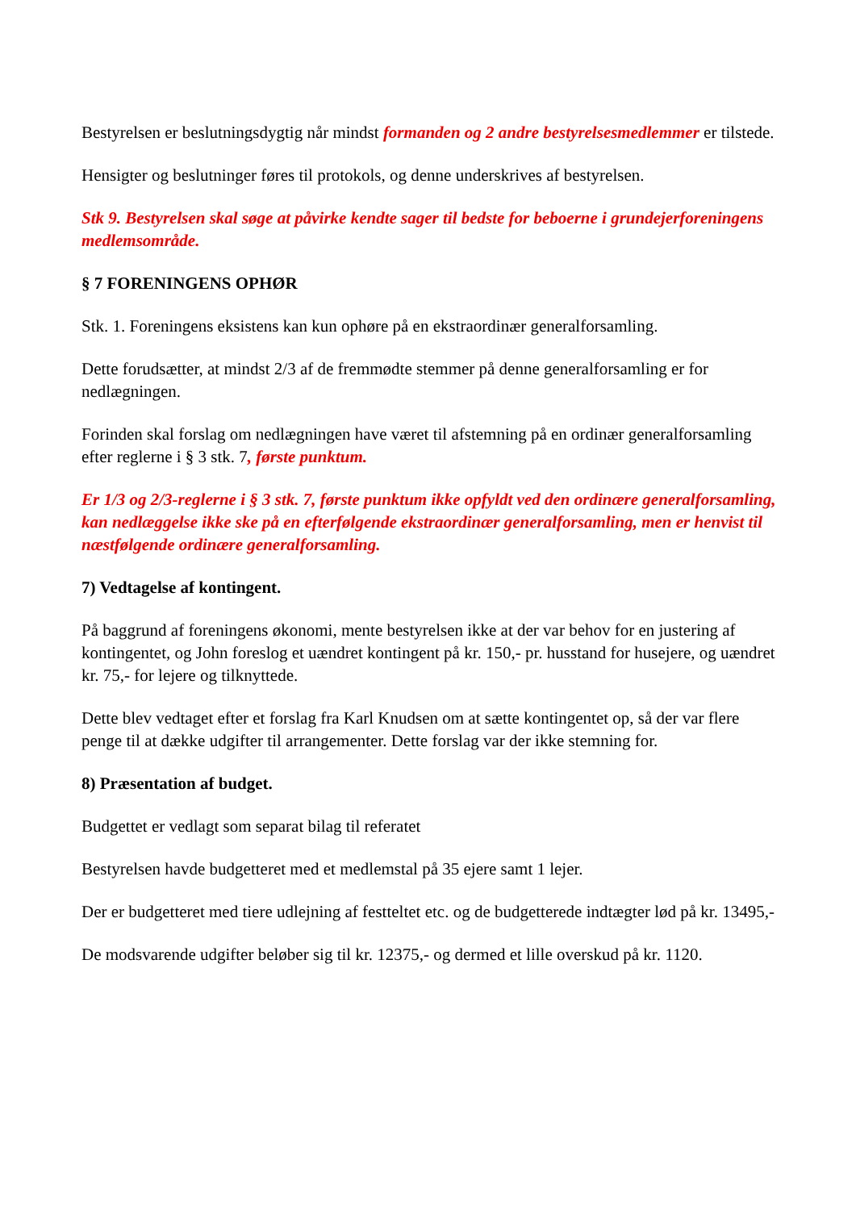Bestyrelsen er beslutningsdygtig når mindst formanden og 2 andre bestyrelsesmedlemmer er tilstede.
Hensigter og beslutninger føres til protokols, og denne underskrives af bestyrelsen.
Stk 9. Bestyrelsen skal søge at påvirke kendte sager til bedste for beboerne i grundejerforeningens medlemsområde.
§ 7 FORENINGENS OPHØR
Stk. 1. Foreningens eksistens kan kun ophøre på en ekstraordinær generalforsamling.
Dette forudsætter, at mindst 2/3 af de fremmødte stemmer på denne generalforsamling er for nedlægningen.
Forinden skal forslag om nedlægningen have været til afstemning på en ordinær generalforsamling efter reglerne i § 3 stk. 7, første punktum.
Er 1/3 og 2/3-reglerne i § 3 stk. 7, første punktum ikke opfyldt ved den ordinære generalforsamling, kan nedlæggelse ikke ske på en efterfølgende ekstraordinær generalforsamling, men er henvist til næstfølgende ordinære generalforsamling.
7) Vedtagelse af kontingent.
På baggrund af foreningens økonomi, mente bestyrelsen ikke at der var behov for en justering af kontingentet, og John foreslog et uændret kontingent på kr. 150,- pr. husstand for husejere, og uændret kr. 75,- for lejere og tilknyttede.
Dette blev vedtaget efter et forslag fra Karl Knudsen om at sætte kontingentet op, så der var flere penge til at dække udgifter til arrangementer. Dette forslag var der ikke stemning for.
8) Præsentation af budget.
Budgettet er vedlagt som separat bilag til referatet
Bestyrelsen havde budgetteret med et medlemstal på 35 ejere samt 1 lejer.
Der er budgetteret med tiere udlejning af festteltet etc. og de budgetterede indtægter lød på kr. 13495,-
De modsvarende udgifter beløber sig til kr. 12375,- og dermed et lille overskud på kr. 1120.